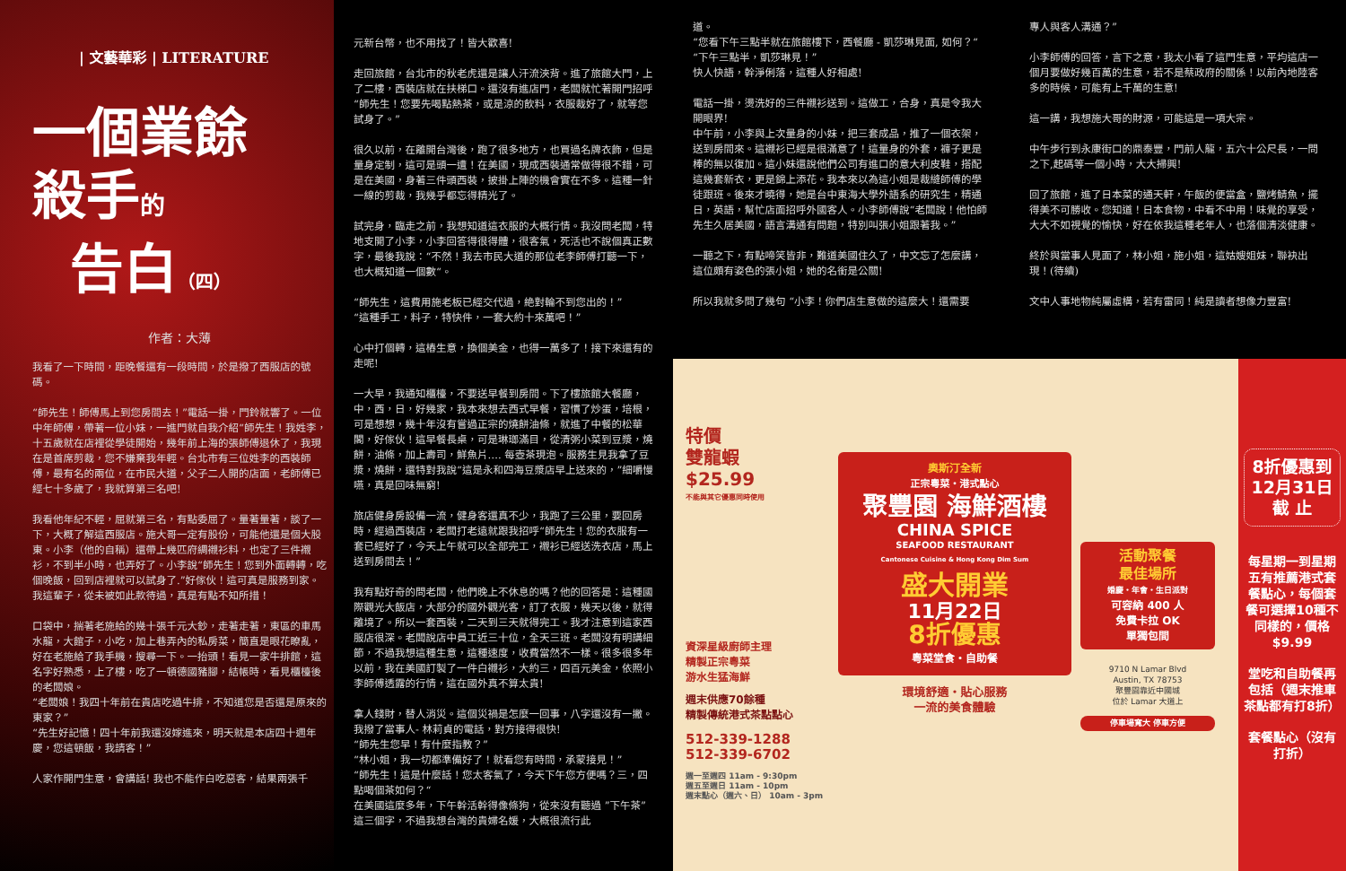| 文藝華彩 | LITERATURE
一個業餘
殺手的
告白（四）
作者：大薄
我看了一下時間，距晚餐還有一段時間，於是撥了西服店的號碼。
“師先生！師傅馬上到您房間去！”電話一掛，門鈴就響了。一位中年師傅，帶著一位小妹，一進門就自我介紹“師先生！我姓李，十五歲就在店裡從學徒開始，幾年前上海的張師傅退休了，我現在是首席剪裁，您不嫌棄我年輕。台北市有三位姓李的西裝師傅，最有名的兩位，在市民大道，父子二人開的店面，老師傅已經七十多歲了，我就算第三名吧!
我看他年紀不輕，屈就第三名，有點委屈了。量著量著，談了一下，大概了解這西服店。施大哥一定有股份，可能他還是個大股東。小李（他的自稱）還帶上幾匹府綢襯衫料，也定了三件襯衫，不到半小時，也弄好了。小李說“師先生！您到外面轉轉，吃個晚飯，回到店裡就可以試身了.”好傢伙！這可真是服務到家。我這輩子，從未被如此款待過，真是有點不知所措！
口袋中，揣著老施給的幾十張千元大鈔，走著走著，東區的車馬水龍，大館子，小吃，加上巷弄內的私房菜，簡直是眼花瞭亂，好在老施給了我手機，搜尋一下。一抬頭！看見一家牛排館，這名字好熟悉，上了樓，吃了一頓德國豬腳，結帳時，看見櫃檯後的老闆娘。
“老闆娘！我四十年前在貴店吃過牛排，不知道您是否還是原來的東家？”
“先生好記憶！四十年前我還沒嫁進來，明天就是本店四十週年慶，您這頓飯，我請客！”
人家作開門生意，會講話! 我也不能作白吃惡客，結果兩張千
元新台幣，也不用找了！皆大歡喜!
走回旅館，台北市的秋老虎還是讓人汗流浹背。進了旅館大門，上了二樓，西裝店就在扶梯口。還沒有進店門，老闆就忙著開門招呼“師先生！您要先喝點熱茶，或是涼的飲料，衣服裁好了，就等您試身了。”
很久以前，在離開台灣後，跑了很多地方，也買過名牌衣飾，但是量身定制，這可是頭一遭！在美國，現成西裝通常做得很不錯，可是在美國，身著三件頭西裝，披掛上陣的機會實在不多。這種一針一線的剪裁，我幾乎都忘得精光了。
試完身，臨走之前，我想知道這衣服的大概行情。我沒問老闆，特地支開了小李，小李回答得很得體，很客氣，死活也不說個真正數字，最後我說：“不然！我去市民大道的那位老李師傅打聽一下，也大概知道一個數“。
“師先生，這費用施老板已經交代過，絶對輪不到您出的！”
“這種手工，料子，特快件，一套大約十來萬吧！”
心中打個轉，這樁生意，換個美金，也得一萬多了！接下來還有的走呢!
一大早，我通知櫃檯，不要送早餐到房間。下了樓旅館大餐廳，中，西，日，好幾家，我本來想去西式早餐，習慣了炒蛋，培根，可是想想，幾十年沒有嘗過正宗的燒餅油條，就進了中餐的松華閣，好傢伙！這早餐長桌，可是琳瑯滿目，從清粥小菜到豆漿，燒餅，油條，加上壽司，鮮魚片…. 每壺茶現泡。服務生見我拿了豆漿，燒餅，還特對我說“這是永和四海豆漿店早上送來的，”細嚼慢嚥，真是回味無窮!
旅店健身房設備一流，健身客還真不少，我跑了三公里，要回房時，經過西裝店，老闆打老遠就跟我招呼“師先生！您的衣服有一套已經好了，今天上午就可以全部完工，襯衫已經送洗衣店，馬上送到房間去！”
我有點好奇的問老闆，他們晚上不休息的嗎？他的回答是：這種國際觀光大飯店，大部分的國外觀光客，訂了衣服，幾天以後，就得離境了。所以一套西裝，二天到三天就得完工。我才注意到這家西服店很深。老闆說店中員工近三十位，全天三班。老闆沒有明講細節，不過我想這種生意，這種速度，收費當然不一樣。很多很多年以前，我在美國訂製了一件白襯衫，大約三，四百元美金，依照小李師傅透露的行情，這在國外真不算太貴!
拿人錢財，替人消災。這個災禍是怎麼一回事，八字還沒有一撇。我撥了當事人- 林莉貞的電話，對方接得很快!
“師先生您早！有什麼指教？”
“林小姐，我一切都準備好了！就看您有時間，承蒙接見！”
“師先生！這是什麼話！您太客氣了，今天下午您方便嗎？三，四點喝個茶如何？“
在美國這麼多年，下午幹活幹得像條狗，從來沒有聽過 ”下午茶” 這三個字，不過我想台灣的貴婦名媛，大概很流行此
道。
“您看下午三點半就在旅館樓下，西餐廳 - 凱莎琳見面, 如何？“
“下午三點半，凱莎琳見！”
快人快語，幹淨俐落，這種人好相處!
電話一掛，燙洗好的三件襯衫送到。這做工，合身，真是令我大開眼界!
中午前，小李與上次量身的小妹，把三套成品，推了一個衣架，送到房間來。這襯衫已經是很滿意了！這量身的外套，褲子更是棒的無以復加。這小妹還說他們公司有進口的意大利皮鞋，搭配這幾套新衣，更是錦上添花。我本來以為這小姐是裁縫師傅的學徒跟班。後來才曉得，她是台中東海大學外語系的研究生，精通日，英語，幫忙店面招呼外國客人。小李師傅說“老闆說！他怕師先生久居美國，語言溝通有問題，特別叫張小姐跟著我。”
一聽之下，有點啼笑皆非，難道美國住久了，中文忘了怎麼講，這位頗有姿色的張小姐，她的名銜是公關!
所以我就多問了幾句 “小李！你們店生意做的這麼大！還需要
專人與客人溝通？”
小李師傅的回答，言下之意，我太小看了這門生意，平均這店一個月要做好幾百萬的生意，若不是蔡政府的關係！以前內地陸客多的時候，可能有上千萬的生意!
這一講，我想施大哥的財源，可能這是一項大宗。
中午步行到永康街口的鼎泰豐，門前人龍，五六十公尺長，一問之下,起碼等一個小時，大大掃興!
回了旅館，進了日本菜的通天軒，午飯的便當盒，鹽烤鯖魚，擺得美不可勝收。您知道！日本食物，中看不中用！味覺的享受，大大不如視覺的愉快，好在依我這種老年人，也落個清淡健康。
終於與當事人見面了，林小姐，施小姐，這姑嫂姐妹，聯袂出現！(待續)
文中人事地物純屬虛構，若有雷同！純是讀者想像力豐富!
特價
雙龍蝦
$25.99
不能與其它優惠同時使用
資深星級廚師主理
精製正宗粵菜
游水生猛海鮮
週末供應70餘種
精製傳統港式茶點點心
512-339-1288
512-339-6702
週一至週四 11am - 9:30pm
週五至週日 11am - 10pm
週末點心（週六、日） 10am - 3pm
奧斯汀全新
正宗粵菜・港式點心
聚豐園 海鮮酒樓
CHINA SPICE
SEAFOOD RESTAURANT
Cantonese Cuisine & Hong Kong Dim Sum
盛大開業
11月22日
8折優惠
粵菜堂食・自助餐
環境舒適・貼心服務
一流的美食體驗
活動聚餐
最佳場所
婚慶・年會・生日派對
可容納 400 人
免費卡拉 OK
單獨包間
9710 N Lamar Blvd
Austin, TX 78753
聚豐園靠近中國城
位於 Lamar 大道上
停車場寬大 停車方便
8折優惠到
12月31日
截 止
每星期一到星期五有推薦港式套餐點心，每個套餐可選擇10種不同樣的，價格 $9.99
堂吃和自助餐再包括（週末推車茶點都有打8折）
套餐點心（沒有打折）